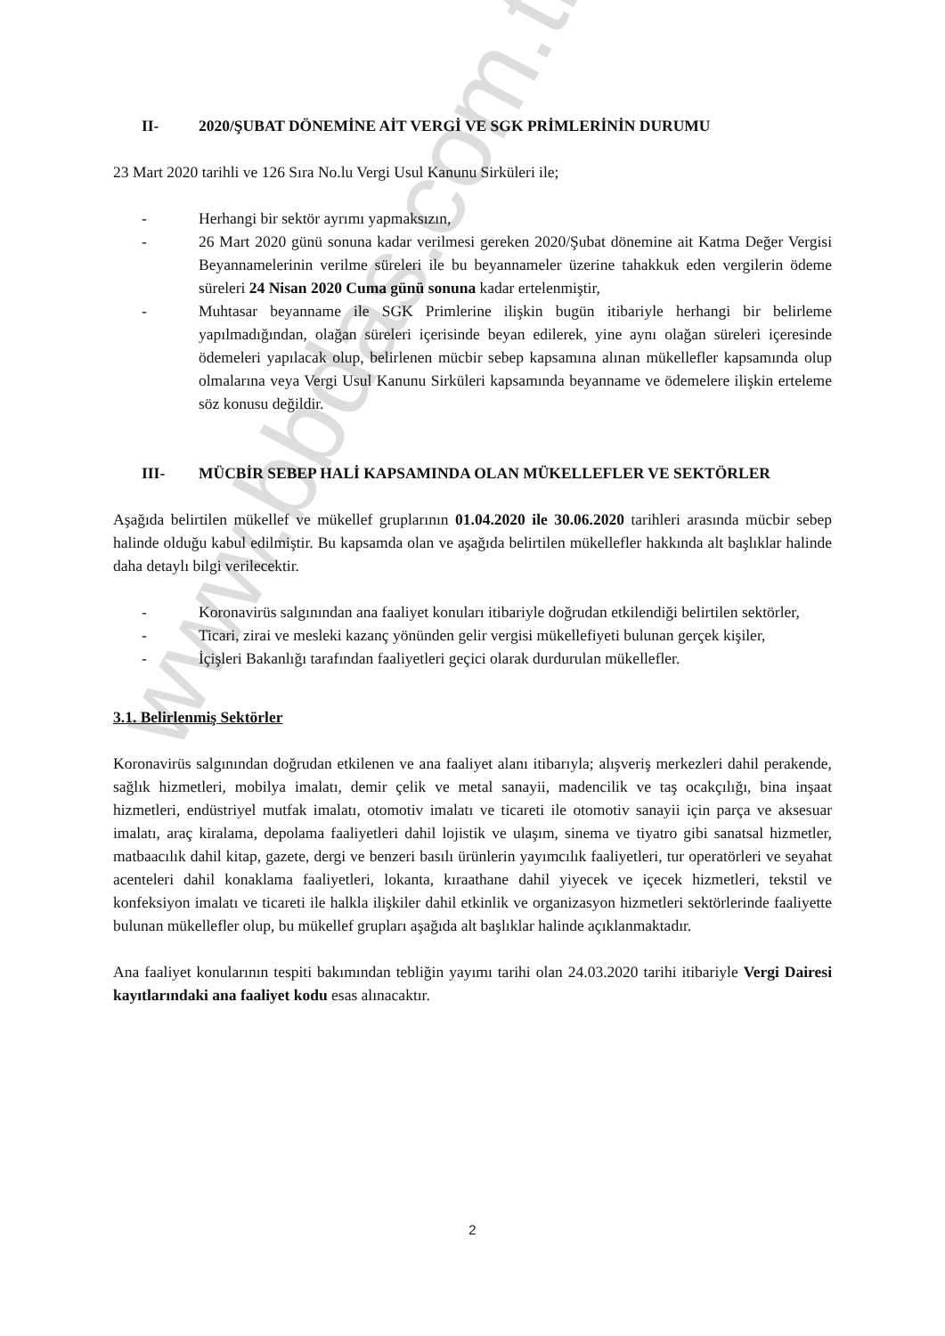www.bbdas.com.tr
II- 2020/ŞUBAT DÖNEMİNE AİT VERGİ VE SGK PRİMLERİNİN DURUMU
23 Mart 2020 tarihli ve 126 Sıra No.lu Vergi Usul Kanunu Sirküleri ile;
- Herhangi bir sektör ayrımı yapmaksızın,
- 26 Mart 2020 günü sonuna kadar verilmesi gereken 2020/Şubat dönemine ait Katma Değer Vergisi Beyannamelerinin verilme süreleri ile bu beyannameler üzerine tahakkuk eden vergilerin ödeme süreleri 24 Nisan 2020 Cuma günü sonuna kadar ertelenmiştir,
- Muhtasar beyanname ile SGK Primlerine ilişkin bugün itibariyle herhangi bir belirleme yapılmadığından, olağan süreleri içerisinde beyan edilerek, yine aynı olağan süreleri içeresinde ödemeleri yapılacak olup, belirlenen mücbir sebep kapsamına alınan mükellefler kapsamında olup olmalarına veya Vergi Usul Kanunu Sirküleri kapsamında beyanname ve ödemelere ilişkin erteleme söz konusu değildir.
III- MÜCBİR SEBEP HALİ KAPSAMINDA OLAN MÜKELLEFLER VE SEKTÖRLER
Aşağıda belirtilen mükellef ve mükellef gruplarının 01.04.2020 ile 30.06.2020 tarihleri arasında mücbir sebep halinde olduğu kabul edilmiştir. Bu kapsamda olan ve aşağıda belirtilen mükellefler hakkında alt başlıklar halinde daha detaylı bilgi verilecektir.
- Koronavirüs salgınından ana faaliyet konuları itibariyle doğrudan etkilendiği belirtilen sektörler,
- Ticari, zirai ve mesleki kazanç yönünden gelir vergisi mükellefiyeti bulunan gerçek kişiler,
- İçişleri Bakanlığı tarafından faaliyetleri geçici olarak durdurulan mükellefler.
3.1. Belirlenmiş Sektörler
Koronavirüs salgınından doğrudan etkilenen ve ana faaliyet alanı itibarıyla; alışveriş merkezleri dahil perakende, sağlık hizmetleri, mobilya imalatı, demir çelik ve metal sanayii, madencilik ve taş ocakçılığı, bina inşaat hizmetleri, endüstriyel mutfak imalatı, otomotiv imalatı ve ticareti ile otomotiv sanayii için parça ve aksesuar imalatı, araç kiralama, depolama faaliyetleri dahil lojistik ve ulaşım, sinema ve tiyatro gibi sanatsal hizmetler, matbaacılık dahil kitap, gazete, dergi ve benzeri basılı ürünlerin yayımcılık faaliyetleri, tur operatörleri ve seyahat acenteleri dahil konaklama faaliyetleri, lokanta, kıraathane dahil yiyecek ve içecek hizmetleri, tekstil ve konfeksiyon imalatı ve ticareti ile halkla ilişkiler dahil etkinlik ve organizasyon hizmetleri sektörlerinde faaliyette bulunan mükellefler olup, bu mükellef grupları aşağıda alt başlıklar halinde açıklanmaktadır.
Ana faaliyet konularının tespiti bakımından tebliğin yayımı tarihi olan 24.03.2020 tarihi itibariyle Vergi Dairesi kayıtlarındaki ana faaliyet kodu esas alınacaktır.
2